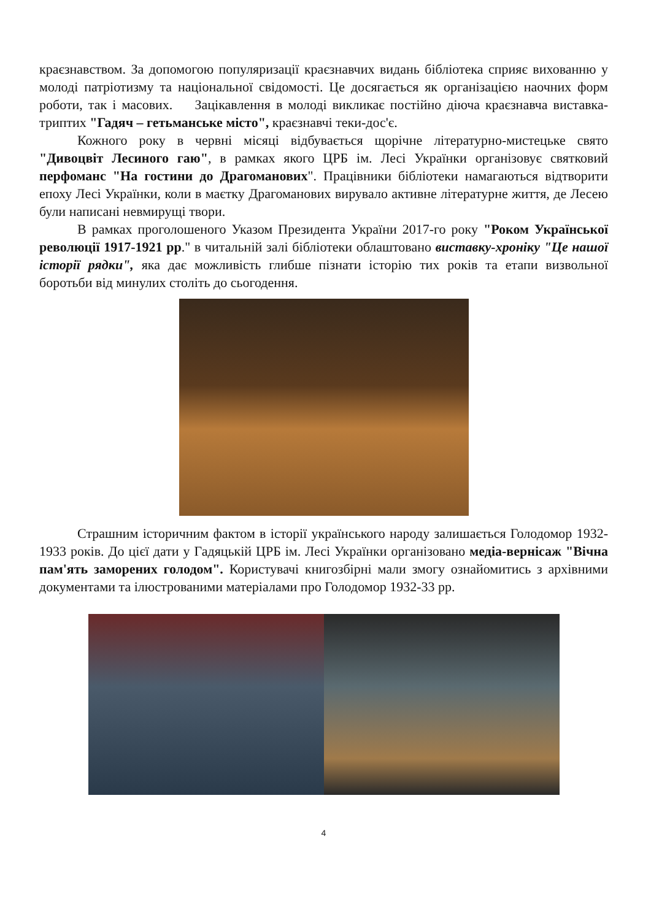краєзнавством. За допомогою популяризації краєзнавчих видань бібліотека сприяє вихованню у молоді патріотизму та національної свідомості. Це досягається як організацією наочних форм роботи, так і масових. Зацікавлення в молоді викликає постійно діюча краєзнавча виставка-триптих "Гадяч – гетьманське місто", краєзнавчі теки-дос'є.
Кожного року в червні місяці відбувається щорічне літературно-мистецьке свято "Дивоцвіт Лесиного гаю", в рамках якого ЦРБ ім. Лесі Українки організовує святковий перфоманс "На гостини до Драгоманових". Працівники бібліотеки намагаються відтворити епоху Лесі Українки, коли в маєтку Драгоманових вирувало активне літературне життя, де Лесею були написані невмирущі твори.
В рамках проголошеного Указом Президента України 2017-го року "Роком Української революції 1917-1921 рр." в читальній залі бібліотеки облаштовано виставку-хроніку "Це нашої історії рядки", яка дає можливість глибше пізнати історію тих років та етапи визвольної боротьби від минулих століть до сьогодення.
Страшним історичним фактом в історії українського народу залишається Голодомор 1932-1933 років. До цієї дати у Гадяцькій ЦРБ ім. Лесі Українки організовано медіа-вернісаж "Вічна пам'ять заморених голодом". Користувачі книгозбірні мали змогу ознайомитись з архівними документами та ілюстрованими матеріалами про Голодомор 1932-33 рр.
4